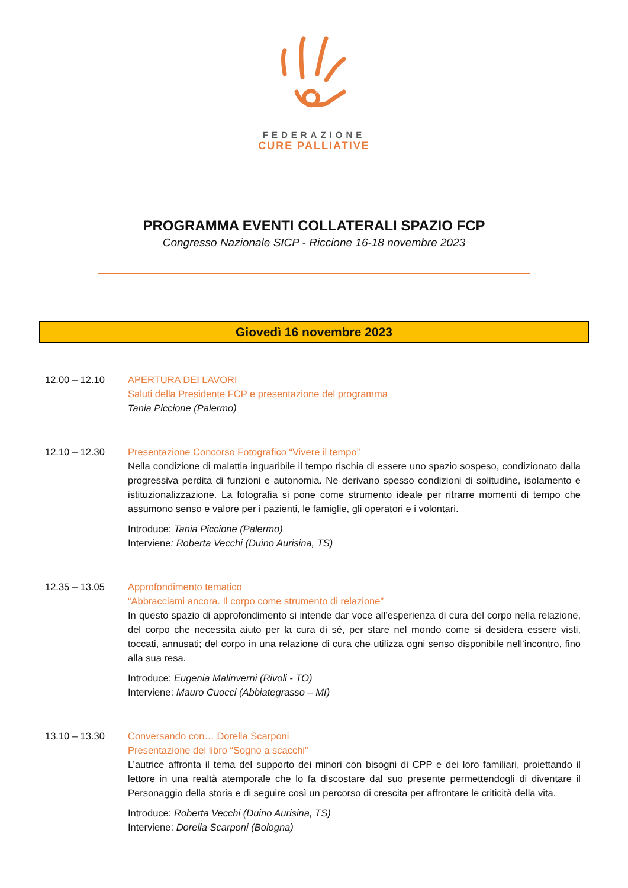FEDERAZIONE
CURE PALLIATIVE
PROGRAMMA EVENTI COLLATERALI SPAZIO FCP
Congresso Nazionale SICP - Riccione 16-18 novembre 2023
Giovedì 16 novembre 2023
12.00 – 12.10 APERTURA DEI LAVORI
Saluti della Presidente FCP e presentazione del programma
Tania Piccione (Palermo)
12.10 – 12.30 Presentazione Concorso Fotografico “Vivere il tempo”
Nella condizione di malattia inguaribile il tempo rischia di essere uno spazio sospeso, condizionato dalla progressiva perdita di funzioni e autonomia. Ne derivano spesso condizioni di solitudine, isolamento e istituzionalizzazione. La fotografia si pone come strumento ideale per ritrarre momenti di tempo che assumono senso e valore per i pazienti, le famiglie, gli operatori e i volontari.
Introduce: Tania Piccione (Palermo)
Interviene: Roberta Vecchi (Duino Aurisina, TS)
12.35 – 13.05 Approfondimento tematico
“Abbracciami ancora. Il corpo come strumento di relazione”
In questo spazio di approfondimento si intende dar voce all’esperienza di cura del corpo nella relazione, del corpo che necessita aiuto per la cura di sé, per stare nel mondo come si desidera essere visti, toccati, annusati; del corpo in una relazione di cura che utilizza ogni senso disponibile nell’incontro, fino alla sua resa.
Introduce: Eugenia Malinverni (Rivoli - TO)
Interviene: Mauro Cuocci (Abbiategrasso – MI)
13.10 – 13.30 Conversando con… Dorella Scarponi
Presentazione del libro “Sogno a scacchi”
L’autrice affronta il tema del supporto dei minori con bisogni di CPP e dei loro familiari, proiettando il lettore in una realtà atemporale che lo fa discostare dal suo presente permettendogli di diventare il Personaggio della storia e di seguire così un percorso di crescita per affrontare le criticità della vita.
Introduce: Roberta Vecchi (Duino Aurisina, TS)
Interviene: Dorella Scarponi (Bologna)